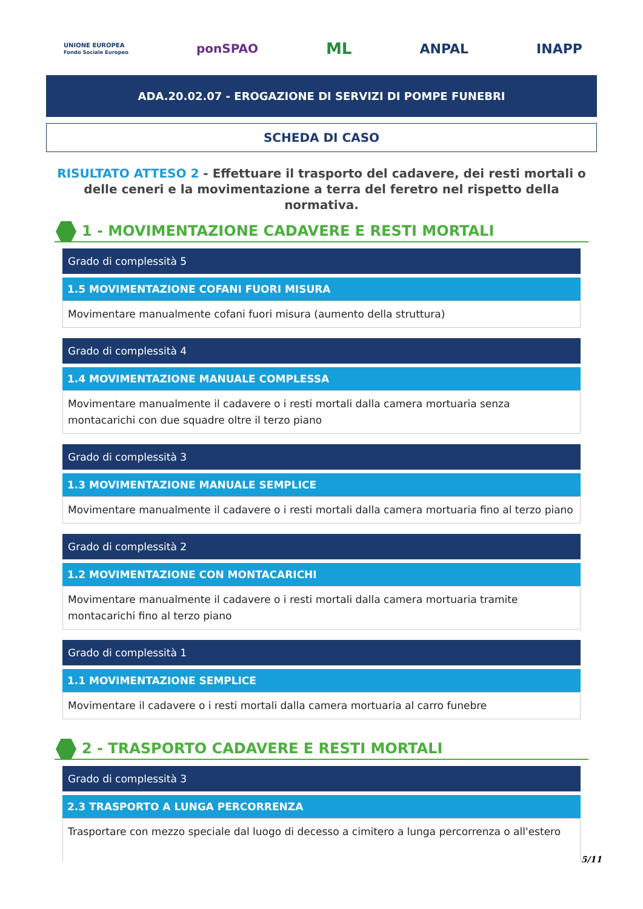UNIONE EUROPEA
Fondo Sociale Europeo ponSPAO ML ANPAL INAPP
ADA.20.02.07 - EROGAZIONE DI SERVIZI DI POMPE FUNEBRI
SCHEDA DI CASO
RISULTATO ATTESO 2 - Effettuare il trasporto del cadavere, dei resti mortali o delle ceneri e la movimentazione a terra del feretro nel rispetto della normativa.
1 - MOVIMENTAZIONE CADAVERE E RESTI MORTALI
Grado di complessità 5
1.5 MOVIMENTAZIONE COFANI FUORI MISURA
Movimentare manualmente cofani fuori misura (aumento della struttura)
Grado di complessità 4
1.4 MOVIMENTAZIONE MANUALE COMPLESSA
Movimentare manualmente il cadavere o i resti mortali dalla camera mortuaria senza montacarichi con due squadre oltre il terzo piano
Grado di complessità 3
1.3 MOVIMENTAZIONE MANUALE SEMPLICE
Movimentare manualmente il cadavere o i resti mortali dalla camera mortuaria fino al terzo piano
Grado di complessità 2
1.2 MOVIMENTAZIONE CON MONTACARICHI
Movimentare manualmente il cadavere o i resti mortali dalla camera mortuaria tramite montacarichi fino al terzo piano
Grado di complessità 1
1.1 MOVIMENTAZIONE SEMPLICE
Movimentare il cadavere o i resti mortali dalla camera mortuaria al carro funebre
2 - TRASPORTO CADAVERE E RESTI MORTALI
Grado di complessità 3
2.3 TRASPORTO A LUNGA PERCORRENZA
Trasportare con mezzo speciale dal luogo di decesso a cimitero a lunga percorrenza o all'estero
5/11